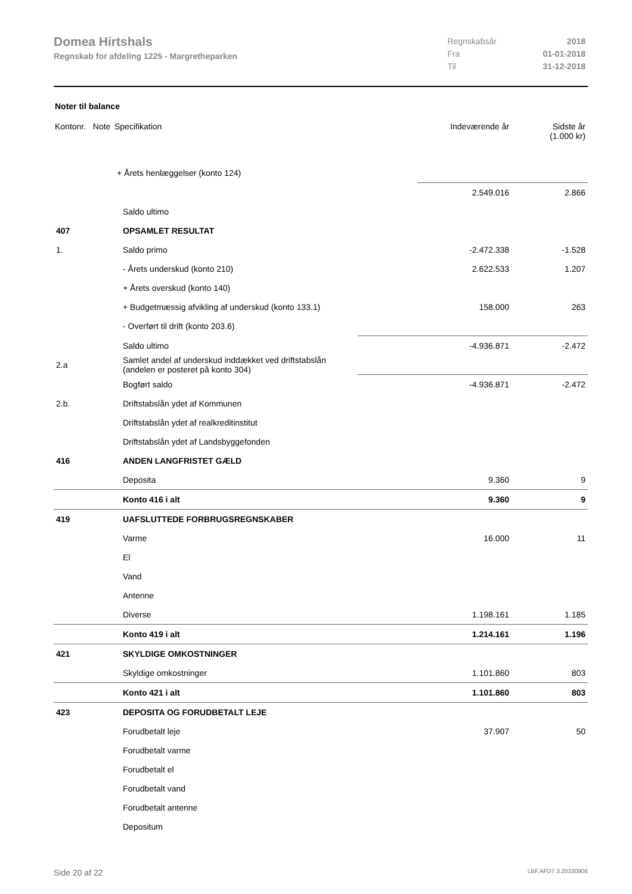Domea Hirtshals
Regnskab for afdeling 1225 - Margretheparken
| Regnskabsår | 2018 |
| Fra | 01-01-2018 |
| Til | 31-12-2018 |
Noter til balance
| Kontonr. Note | Specifikation | Indeværende år | Sidste år (1.000 kr) |
| | + Årets henlæggelser (konto 124) | | |
| | | 2.549.016 | 2.866 |
| | Saldo ultimo | | |
| 407 | OPSAMLET RESULTAT | | |
| 1. | Saldo primo | -2.472.338 | -1.528 |
| | - Årets underskud (konto 210) | 2.622.533 | 1.207 |
| | + Årets overskud (konto 140) | | |
| | + Budgetmæssig afvikling af underskud (konto 133.1) | 158.000 | 263 |
| | - Overført til drift (konto 203.6) | | |
| | Saldo ultimo | -4.936.871 | -2.472 |
| 2.a | Samlet andel af underskud inddækket ved driftstabslån (andelen er posteret på konto 304) | | |
| | Bogført saldo | -4.936.871 | -2.472 |
| 2.b. | Driftstabslån ydet af Kommunen | | |
| | Driftstabslån ydet af realkreditinstitut | | |
| | Driftstabslån ydet af Landsbyggefonden | | |
| 416 | ANDEN LANGFRISTET GÆLD | | |
| | Deposita | 9.360 | 9 |
| | Konto 416 i alt | 9.360 | 9 |
| 419 | UAFSLUTTEDE FORBRUGSREGNSKABER | | |
| | Varme | 16.000 | 11 |
| | El | | |
| | Vand | | |
| | Antenne | | |
| | Diverse | 1.198.161 | 1.185 |
| | Konto 419 i alt | 1.214.161 | 1.196 |
| 421 | SKYLDIGE OMKOSTNINGER | | |
| | Skyldige omkostninger | 1.101.860 | 803 |
| | Konto 421 i alt | 1.101.860 | 803 |
| 423 | DEPOSITA OG FORUDBETALT LEJE | | |
| | Forudbetalt leje | 37.907 | 50 |
| | Forudbetalt varme | | |
| | Forudbetalt el | | |
| | Forudbetalt vand | | |
| | Forudbetalt antenne | | |
| | Depositum | | |
Side 20 af 22 LBF.AFD7.3.20220906